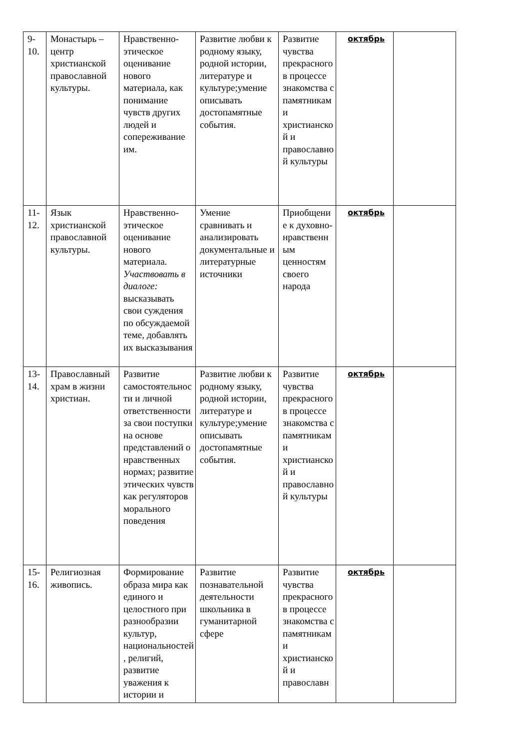| 9-10. | Монастырь – центр христианской православной культуры. | Нравственно-этическое оценивание нового материала, как понимание чувств других людей и сопереживание им. | Развитие любви к родному языку, родной истории, литературе и культуре;умение описывать достопамятные события. | Развитие чувства прекрасного в процессе знакомства с памятниками христианской и православной культуры | октябрь | |
| 11-12. | Язык христианской православной культуры. | Нравственно-этическое оценивание нового материала. Участвовать в диалоге: высказывать свои суждения по обсуждаемой теме, добавлять их высказывания | Умение сравнивать и анализировать документальные и литературные источники | Приобщение к духовно-нравственным ценностям своего народа | октябрь | |
| 13-14. | Православный храм в жизни христиан. | Развитие самостоятельности и личной ответственности за свои поступки на основе представлений о нравственных нормах; развитие этических чувств как регуляторов морального поведения | Развитие любви к родному языку, родной истории, литературе и культуре;умение описывать достопамятные события. | Развитие чувства прекрасного в процессе знакомства с памятниками христианской и православной культуры | октябрь | |
| 15-16. | Религиозная живопись. | Формирование образа мира как единого и целостного при разнообразии культур, национальностей, религий, развитие уважения к истории и | Развитие познавательной деятельности школьника в гуманитарной сфере | Развитие чувства прекрасного в процессе знакомства с памятниками христианской и православн | октябрь | |